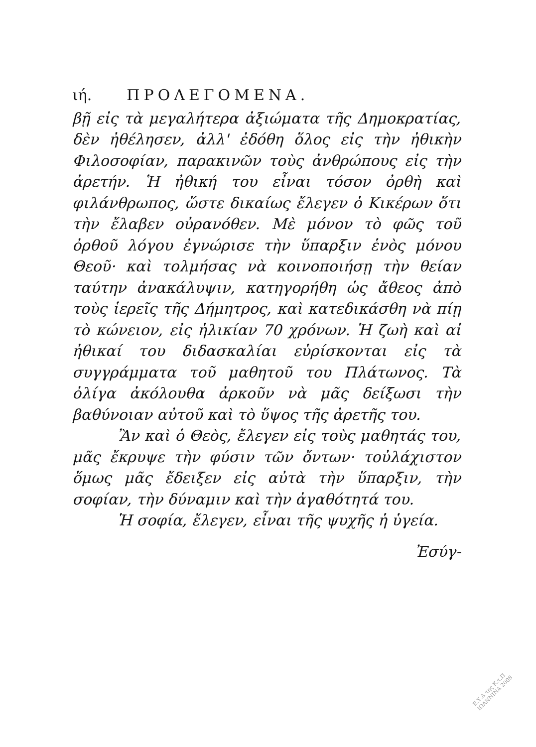ιή. ΠΡΟΛΕΓΟΜΕΝΑ.
βῇ εἰς τὰ μεγαλήτερα ἀξιώματα τῆς Δημοκρατίας, δὲν ἠθέλησεν, ἀλλ' ἐδόθη ὅλος εἰς τὴν ἠθικὴν Φιλοσοφίαν, παρακινῶν τοὺς ἀνθρώπους εἰς τὴν ἀρετήν. Ἡ ἠθική του εἶναι τόσον ὀρθὴ καὶ φιλάνθρωπος, ὥστε δικαίως ἔλεγεν ὁ Κικέρων ὅτι τὴν ἔλαβεν οὐρανόθεν. Μὲ μόνον τὸ φῶς τοῦ ὀρθοῦ λόγου ἐγνώρισε τὴν ὕπαρξιν ἑνὸς μόνου Θεοῦ· καὶ τολμήσας νὰ κοινοποιήσῃ τὴν θείαν ταύτην ἀνακάλυψιν, κατηγορήθη ὡς ἄθεος ἀπὸ τοὺς ἱερεῖς τῆς Δήμητρος, καὶ κατεδικάσθη νὰ πίῃ τὸ κώνειον, εἰς ἡλικίαν 70 χρόνων. Ἡ ζωὴ καὶ αἱ ἠθικαί του διδασκαλίαι εὑρίσκονται εἰς τὰ συγγράμματα τοῦ μαθητοῦ του Πλάτωνος. Τὰ ὀλίγα ἀκόλουθα ἀρκοῦν νὰ μᾶς δείξωσι τὴν βαθύνοιαν αὐτοῦ καὶ τὸ ὕψος τῆς ἀρετῆς του.
Ἂν καὶ ὁ Θεὸς, ἔλεγεν εἰς τοὺς μαθητάς του, μᾶς ἔκρυψε τὴν φύσιν τῶν ὄντων· τοὐλάχιστον ὅμως μᾶς ἔδειξεν εἰς αὐτὰ τὴν ὕπαρξιν, τὴν σοφίαν, τὴν δύναμιν καὶ τὴν ἀγαθότητά του.
Ἡ σοφία, ἔλεγεν, εἶναι τῆς ψυχῆς ἡ ὑγεία.
Ἐσύγ-
Ε.Υ.Δ της Κ.τ.Π
ΙΩΑΝΝΙΝΑ 2008